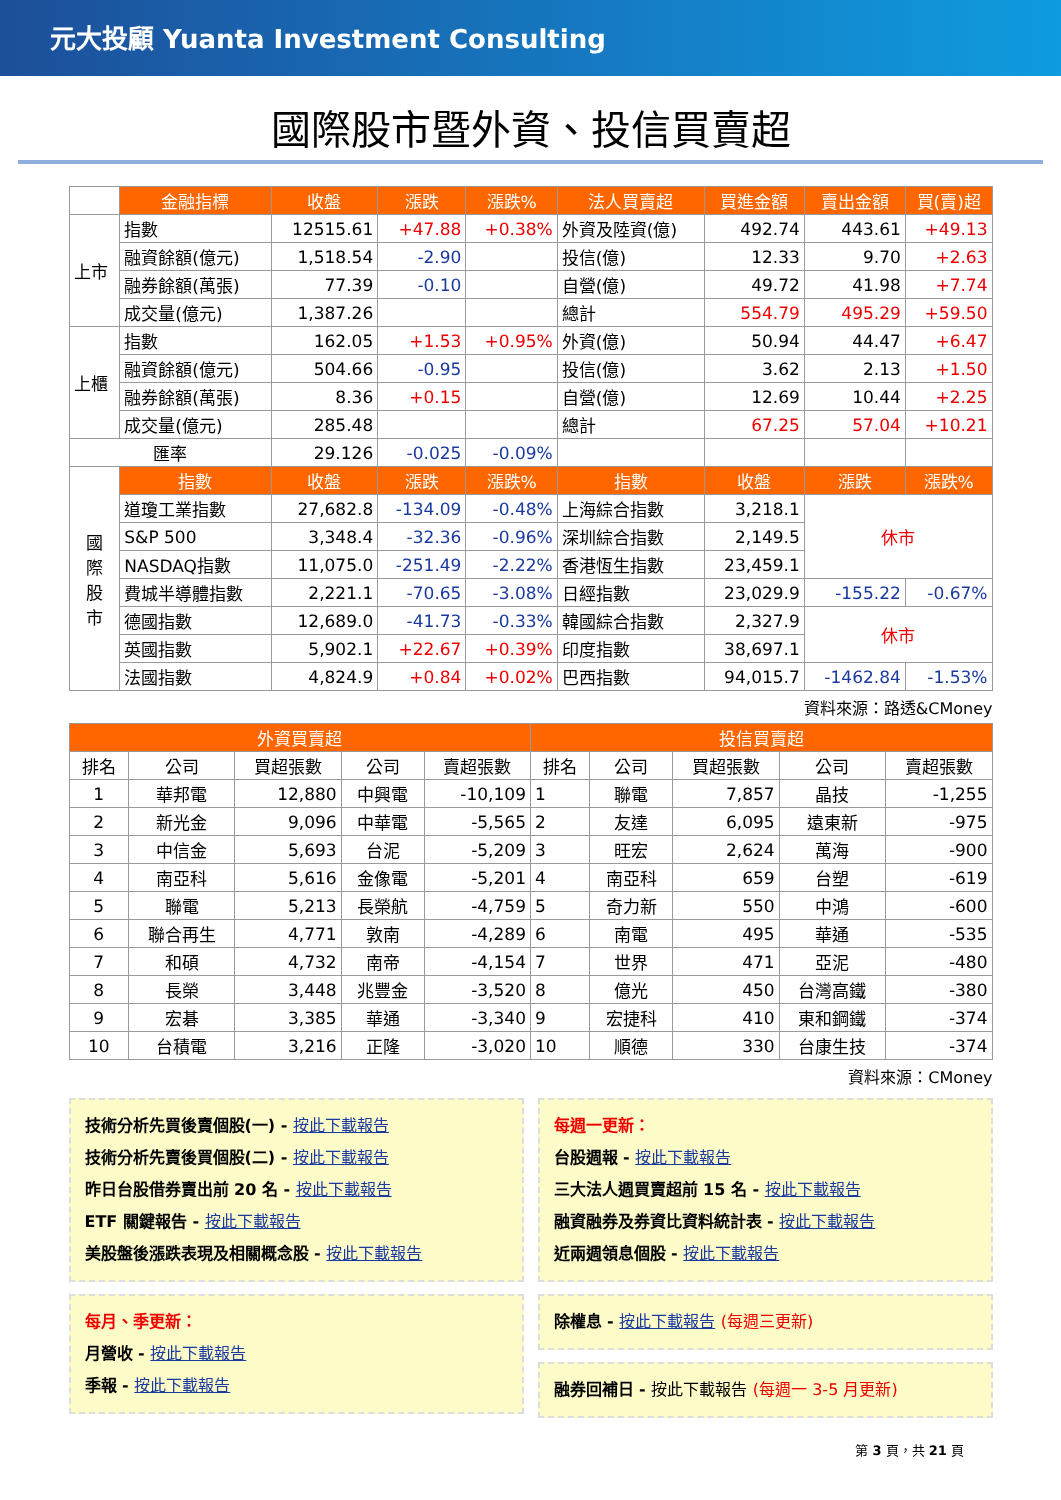元大投顧 Yuanta Investment Consulting
國際股市暨外資、投信買賣超
| | 金融指標 | 收盤 | 漲跌 | 漲跌% | 法人買賣超 | 買進金額 | 賣出金額 | 買(賣)超 |
| --- | --- | --- | --- | --- | --- | --- | --- | --- |
| 上市 | 指數 | 12515.61 | +47.88 | +0.38% | 外資及陸資(億) | 492.74 | 443.61 | +49.13 |
| | 融資餘額(億元) | 1,518.54 | -2.90 | | 投信(億) | 12.33 | 9.70 | +2.63 |
| | 融券餘額(萬張) | 77.39 | -0.10 | | 自營(億) | 49.72 | 41.98 | +7.74 |
| | 成交量(億元) | 1,387.26 | | | 總計 | 554.79 | 495.29 | +59.50 |
| 上櫃 | 指數 | 162.05 | +1.53 | +0.95% | 外資(億) | 50.94 | 44.47 | +6.47 |
| | 融資餘額(億元) | 504.66 | -0.95 | | 投信(億) | 3.62 | 2.13 | +1.50 |
| | 融券餘額(萬張) | 8.36 | +0.15 | | 自營(億) | 12.69 | 10.44 | +2.25 |
| | 成交量(億元) | 285.48 | | | 總計 | 67.25 | 57.04 | +10.21 |
| 匯率 | | 29.126 | -0.025 | -0.09% | | | | |
| 國 際 股 市 | 指數 | 收盤 | 漲跌 | 漲跌% | 指數 | 收盤 | 漲跌 | 漲跌% |
| | 道瓊工業指數 | 27,682.8 | -134.09 | -0.48% | 上海綜合指數 | 3,218.1 | 休市 | |
| | S&P 500 | 3,348.4 | -32.36 | -0.96% | 深圳綜合指數 | 2,149.5 | | |
| | NASDAQ指數 | 11,075.0 | -251.49 | -2.22% | 香港恆生指數 | 23,459.1 | | |
| | 費城半導體指數 | 2,221.1 | -70.65 | -3.08% | 日經指數 | 23,029.9 | -155.22 | -0.67% |
| | 德國指數 | 12,689.0 | -41.73 | -0.33% | 韓國綜合指數 | 2,327.9 | 休市 | |
| | 英國指數 | 5,902.1 | +22.67 | +0.39% | 印度指數 | 38,697.1 | | |
| | 法國指數 | 4,824.9 | +0.84 | +0.02% | 巴西指數 | 94,015.7 | -1462.84 | -1.53% |
資料來源：路透&CMoney
| 外資買賣超 | | | | | 投信買賣超 | | | | |
| --- | --- | --- | --- | --- | --- | --- | --- | --- | --- |
| 排名 | 公司 | 買超張數 | 公司 | 賣超張數 | 排名 | 公司 | 買超張數 | 公司 | 賣超張數 |
| 1 | 華邦電 | 12,880 | 中興電 | -10,109 | 1 | 聯電 | 7,857 | 晶技 | -1,255 |
| 2 | 新光金 | 9,096 | 中華電 | -5,565 | 2 | 友達 | 6,095 | 遠東新 | -975 |
| 3 | 中信金 | 5,693 | 台泥 | -5,209 | 3 | 旺宏 | 2,624 | 萬海 | -900 |
| 4 | 南亞科 | 5,616 | 金像電 | -5,201 | 4 | 南亞科 | 659 | 台塑 | -619 |
| 5 | 聯電 | 5,213 | 長榮航 | -4,759 | 5 | 奇力新 | 550 | 中鴻 | -600 |
| 6 | 聯合再生 | 4,771 | 敦南 | -4,289 | 6 | 南電 | 495 | 華通 | -535 |
| 7 | 和碩 | 4,732 | 南帝 | -4,154 | 7 | 世界 | 471 | 亞泥 | -480 |
| 8 | 長榮 | 3,448 | 兆豐金 | -3,520 | 8 | 億光 | 450 | 台灣高鐵 | -380 |
| 9 | 宏碁 | 3,385 | 華通 | -3,340 | 9 | 宏捷科 | 410 | 東和鋼鐵 | -374 |
| 10 | 台積電 | 3,216 | 正隆 | -3,020 | 10 | 順德 | 330 | 台康生技 | -374 |
資料來源：CMoney
技術分析先買後賣個股(一) - 按此下載報告
技術分析先賣後買個股(二) - 按此下載報告
昨日台股借券賣出前 20 名 - 按此下載報告
ETF 關鍵報告 - 按此下載報告
美股盤後漲跌表現及相關概念股 - 按此下載報告
每月、季更新：
月營收 - 按此下載報告
季報 - 按此下載報告
每週一更新：
台股週報 - 按此下載報告
三大法人週買賣超前 15 名 - 按此下載報告
融資融券及券資比資料統計表 - 按此下載報告
近兩週領息個股 - 按此下載報告
除權息 - 按此下載報告 (每週三更新)
融券回補日 - 按此下載報告 (每週一 3-5 月更新)
第 3 頁，共 21 頁